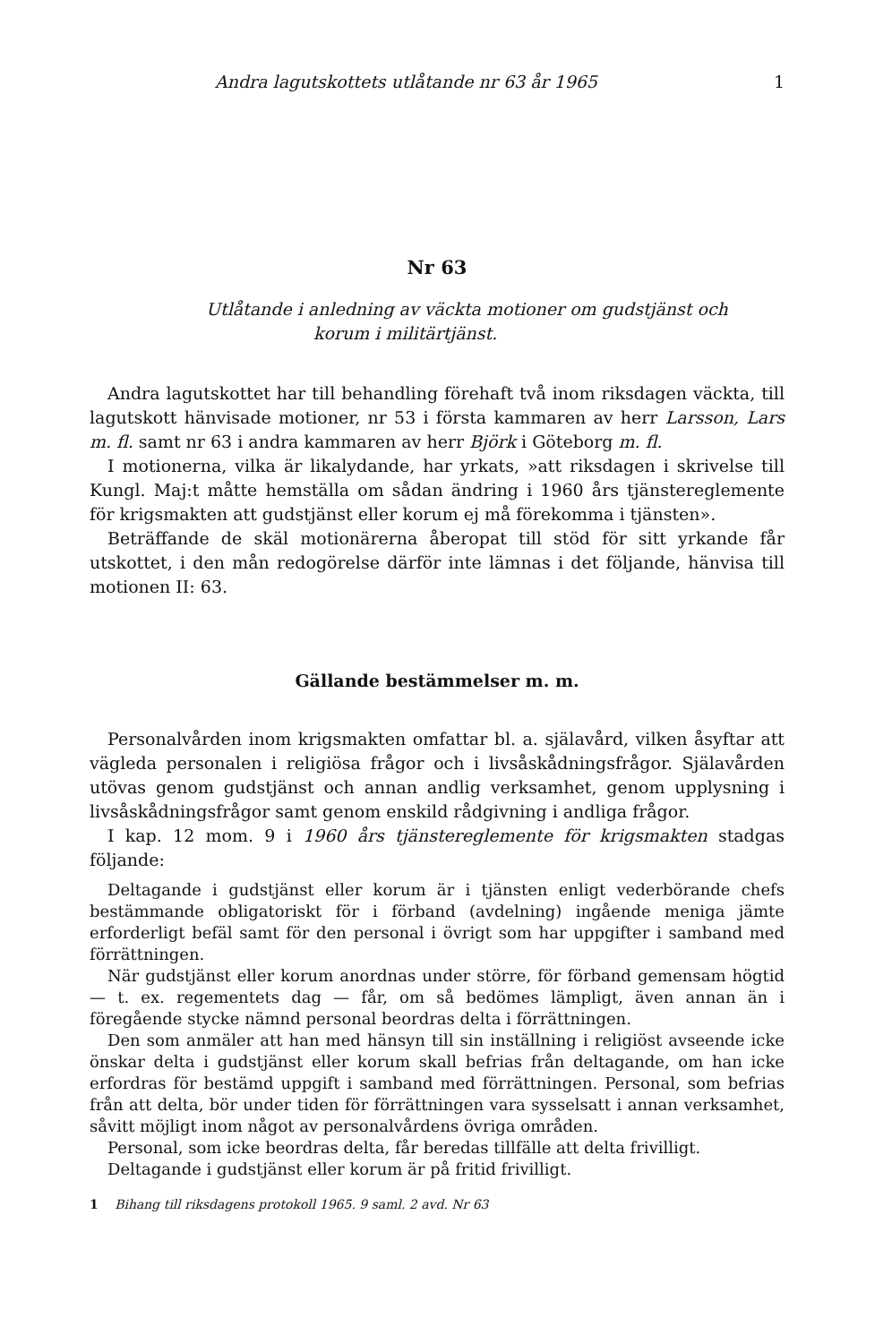Andra lagutskottets utlåtande nr 63 år 1965 1
Nr 63
Utlåtande i anledning av väckta motioner om gudstjänst och
korum i militärtjänst.
Andra lagutskottet har till behandling förehaft två inom riksdagen väckta, till lagutskott hänvisade motioner, nr 53 i första kammaren av herr Larsson, Lars m. fl. samt nr 63 i andra kammaren av herr Björk i Göteborg m. fl.
I motionerna, vilka är likalydande, har yrkats, »att riksdagen i skrivelse till Kungl. Maj:t måtte hemställa om sådan ändring i 1960 års tjänstereglemente för krigsmakten att gudstjänst eller korum ej må förekomma i tjänsten».
Beträffande de skäl motionärerna åberopat till stöd för sitt yrkande får utskottet, i den mån redogörelse därför inte lämnas i det följande, hänvisa till motionen II: 63.
Gällande bestämmelser m. m.
Personalvården inom krigsmakten omfattar bl. a. själavård, vilken åsyftar att vägleda personalen i religiösa frågor och i livsåskådningsfrågor. Själavården utövas genom gudstjänst och annan andlig verksamhet, genom upplysning i livsåskådningsfrågor samt genom enskild rådgivning i andliga frågor.
I kap. 12 mom. 9 i 1960 års tjänstereglemente för krigsmakten stadgas följande:
Deltagande i gudstjänst eller korum är i tjänsten enligt vederbörande chefs bestämmande obligatoriskt för i förband (avdelning) ingående meniga jämte erforderligt befäl samt för den personal i övrigt som har uppgifter i samband med förrättningen.
När gudstjänst eller korum anordnas under större, för förband gemensam högtid — t. ex. regementets dag — får, om så bedömes lämpligt, även annan än i föregående stycke nämnd personal beordras delta i förrättningen.
Den som anmäler att han med hänsyn till sin inställning i religiöst avseende icke önskar delta i gudstjänst eller korum skall befrias från deltagande, om han icke erfordras för bestämd uppgift i samband med förrättningen. Personal, som befrias från att delta, bör under tiden för förrättningen vara sysselsatt i annan verksamhet, såvitt möjligt inom något av personalvårdens övriga områden.
Personal, som icke beordras delta, får beredas tillfälle att delta frivilligt.
Deltagande i gudstjänst eller korum är på fritid frivilligt.
1 Bihang till riksdagens protokoll 1965. 9 saml. 2 avd. Nr 63